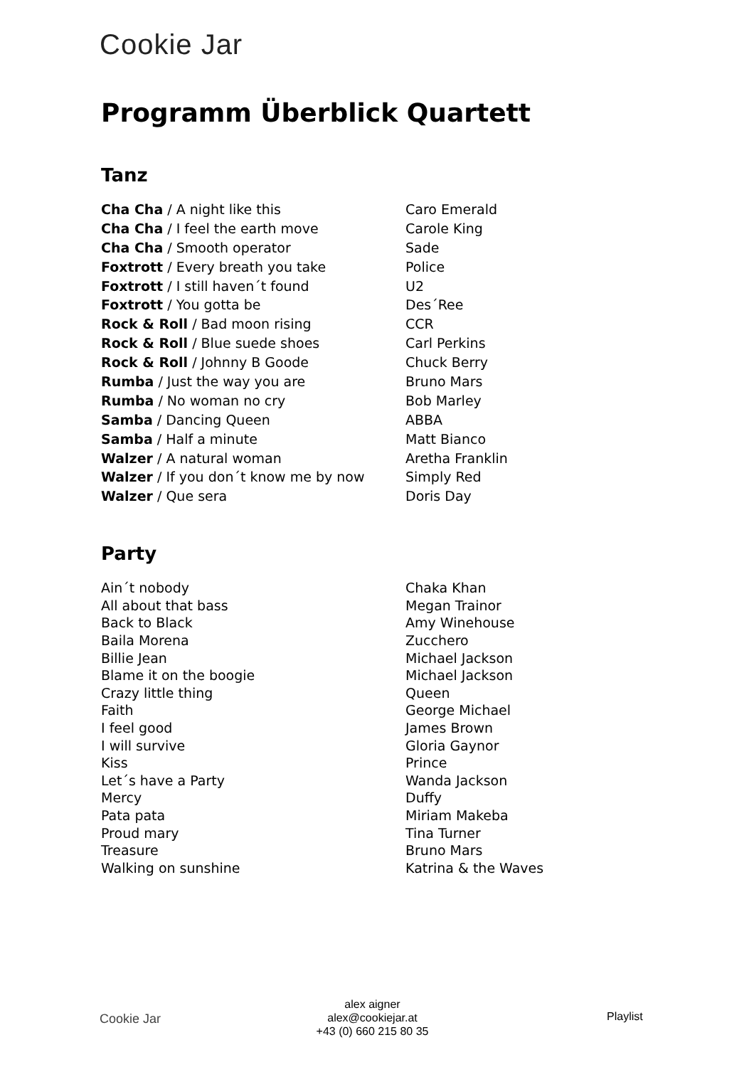Cookie Jar
Programm Überblick Quartett
Tanz
| Cha Cha / A night like this | Caro Emerald |
| Cha Cha / I feel the earth move | Carole King |
| Cha Cha / Smooth operator | Sade |
| Foxtrott / Every breath you take | Police |
| Foxtrott / I still haven´t found | U2 |
| Foxtrott / You gotta be | Des´Ree |
| Rock & Roll / Bad moon rising | CCR |
| Rock & Roll / Blue suede shoes | Carl Perkins |
| Rock & Roll / Johnny B Goode | Chuck Berry |
| Rumba / Just the way you are | Bruno Mars |
| Rumba / No woman no cry | Bob Marley |
| Samba / Dancing Queen | ABBA |
| Samba / Half a minute | Matt Bianco |
| Walzer / A natural woman | Aretha Franklin |
| Walzer / If you don´t know me by now | Simply Red |
| Walzer / Que sera | Doris Day |
Party
| Ain´t nobody | Chaka Khan |
| All about that bass | Megan Trainor |
| Back to Black | Amy Winehouse |
| Baila Morena | Zucchero |
| Billie Jean | Michael Jackson |
| Blame it on the boogie | Michael Jackson |
| Crazy little thing | Queen |
| Faith | George Michael |
| I feel good | James Brown |
| I will survive | Gloria Gaynor |
| Kiss | Prince |
| Let´s have a Party | Wanda Jackson |
| Mercy | Duffy |
| Pata pata | Miriam Makeba |
| Proud mary | Tina Turner |
| Treasure | Bruno Mars |
| Walking on sunshine | Katrina & the Waves |
Cookie Jar
alex aigner
alex@cookiejar.at
+43 (0) 660 215 80 35
Playlist